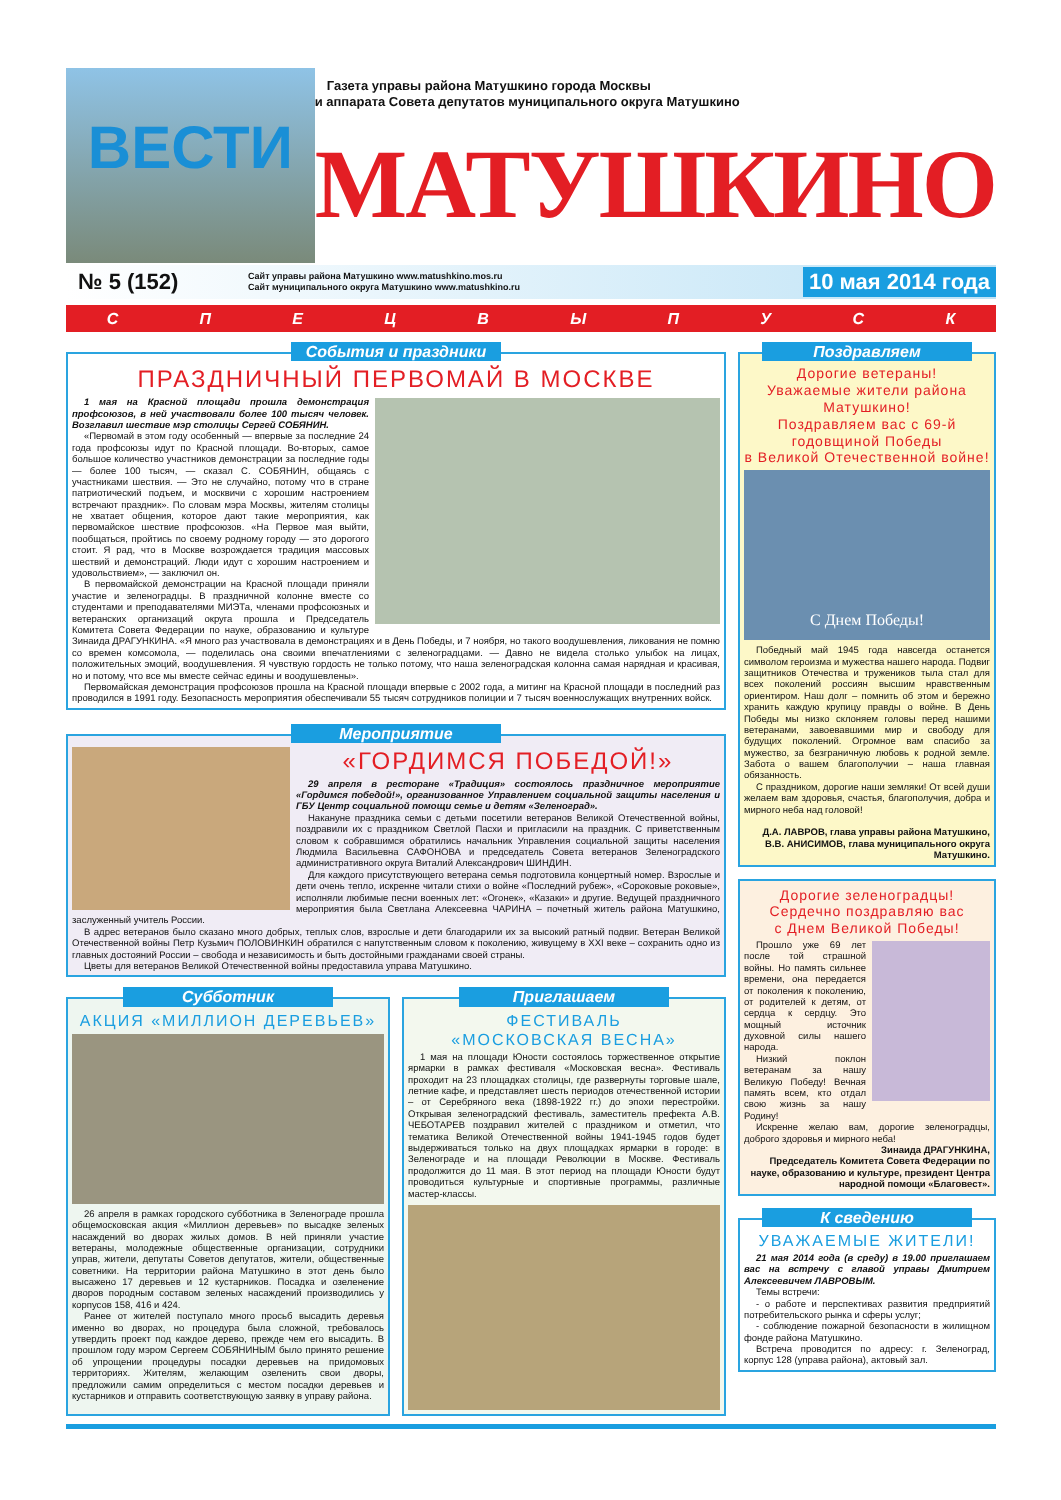ВЕСТИ
Газета управы района Матушкино города Москвы
и аппарата Совета депутатов муниципального округа Матушкино
МАТУШКИНО
№ 5 (152)
Сайт управы района Матушкино www.matushkino.mos.ru
Сайт муниципального округа Матушкино www.matushkino.ru
10 мая 2014 года
СПЕЦВЫПУСК
События и праздники
ПРАЗДНИЧНЫЙ ПЕРВОМАЙ В МОСКВЕ
1 мая на Красной площади прошла демонстрация профсоюзов, в ней участвовали более 100 тысяч человек. Возглавил шествие мэр столицы Сергей СОБЯНИН.
«Первомай в этом году особенный — впервые за последние 24 года профсоюзы идут по Красной площади. Во-вторых, самое большое количество участников демонстрации за последние годы — более 100 тысяч, — сказал С. СОБЯНИН, общаясь с участниками шествия. — Это не случайно, потому что в стране патриотический подъем, и москвичи с хорошим настроением встречают праздник». По словам мэра Москвы, жителям столицы не хватает общения, которое дают такие мероприятия, как первомайское шествие профсоюзов. «На Первое мая выйти, пообщаться, пройтись по своему родному городу — это дорогого стоит. Я рад, что в Москве возрождается традиция массовых шествий и демонстраций. Люди идут с хорошим настроением и удовольствием», — заключил он.
В первомайской демонстрации на Красной площади приняли участие и зеленоградцы. В праздничной колонне вместе со студентами и преподавателями МИЭТа, членами профсоюзных и ветеранских организаций округа прошла и Председатель Комитета Совета Федерации по науке, образованию и культуре Зинаида ДРАГУНКИНА. «Я много раз участвовала в демонстрациях и в День Победы, и 7 ноября, но такого воодушевления, ликования не помню со времен комсомола, — поделилась она своими впечатлениями с зеленоградцами. — Давно не видела столько улыбок на лицах, положительных эмоций, воодушевления. Я чувствую гордость не только потому, что наша зеленоградская колонна самая нарядная и красивая, но и потому, что все мы вместе сейчас едины и воодушевлены».
Первомайская демонстрация профсоюзов прошла на Красной площади впервые с 2002 года, а митинг на Красной площади в последний раз проводился в 1991 году. Безопасность мероприятия обеспечивали 55 тысяч сотрудников полиции и 7 тысяч военнослужащих внутренних войск.
Мероприятие
«ГОРДИМСЯ ПОБЕДОЙ!»
29 апреля в ресторане «Традиция» состоялось праздничное мероприятие «Гордимся победой!», организованное Управлением социальной защиты населения и ГБУ Центр социальной помощи семье и детям «Зеленоград».
Накануне праздника семьи с детьми посетили ветеранов Великой Отечественной войны, поздравили их с праздником Светлой Пасхи и пригласили на праздник. С приветственным словом к собравшимся обратились начальник Управления социальной защиты населения Людмила Васильевна САФОНОВА и председатель Совета ветеранов Зеленоградского административного округа Виталий Александрович ШИНДИН.
Для каждого присутствующего ветерана семья подготовила концертный номер. Взрослые и дети очень тепло, искренне читали стихи о войне «Последний рубеж», «Сороковые роковые», исполняли любимые песни военных лет: «Огонек», «Казаки» и другие. Ведущей праздничного мероприятия была Светлана Алексеевна ЧАРИНА – почетный житель района Матушкино, заслуженный учитель России.
В адрес ветеранов было сказано много добрых, теплых слов, взрослые и дети благодарили их за высокий ратный подвиг. Ветеран Великой Отечественной войны Петр Кузьмич ПОЛОВИНКИН обратился с напутственным словом к поколению, живущему в XXI веке – сохранить одно из главных достояний России – свобода и независимость и быть достойными гражданами своей страны.
Цветы для ветеранов Великой Отечественной войны предоставила управа Матушкино.
Субботник
АКЦИЯ «МИЛЛИОН ДЕРЕВЬЕВ»
26 апреля в рамках городского субботника в Зеленограде прошла общемосковская акция «Миллион деревьев» по высадке зеленых насаждений во дворах жилых домов. В ней приняли участие ветераны, молодежные общественные организации, сотрудники управ, жители, депутаты Советов депутатов, жители, общественные советники. На территории района Матушкино в этот день было высажено 17 деревьев и 12 кустарников. Посадка и озеленение дворов породным составом зеленых насаждений производились у корпусов 158, 416 и 424.
Ранее от жителей поступало много просьб высадить деревья именно во дворах, но процедура была сложной, требовалось утвердить проект под каждое дерево, прежде чем его высадить. В прошлом году мэром Сергеем СОБЯНИНЫМ было принято решение об упрощении процедуры посадки деревьев на придомовых территориях. Жителям, желающим озеленить свои дворы, предложили самим определиться с местом посадки деревьев и кустарников и отправить соответствующую заявку в управу района.
Приглашаем
ФЕСТИВАЛЬ
«МОСКОВСКАЯ ВЕСНА»
1 мая на площади Юности состоялось торжественное открытие ярмарки в рамках фестиваля «Московская весна». Фестиваль проходит на 23 площадках столицы, где развернуты торговые шале, летние кафе, и представляет шесть периодов отечественной истории – от Серебряного века (1898-1922 гг.) до эпохи перестройки. Открывая зеленоградский фестиваль, заместитель префекта А.В. ЧЕБОТАРЕВ поздравил жителей с праздником и отметил, что тематика Великой Отечественной войны 1941-1945 годов будет выдерживаться только на двух площадках ярмарки в городе: в Зеленограде и на площади Революции в Москве. Фестиваль продолжится до 11 мая. В этот период на площади Юности будут проводиться культурные и спортивные программы, различные мастер-классы.
Поздравляем
Дорогие ветераны!
Уважаемые жители района Матушкино!
Поздравляем вас с 69-й годовщиной Победы
в Великой Отечественной войне!
С Днем Победы!
Победный май 1945 года навсегда останется символом героизма и мужества нашего народа. Подвиг защитников Отечества и тружеников тыла стал для всех поколений россиян высшим нравственным ориентиром. Наш долг – помнить об этом и бережно хранить каждую крупицу правды о войне. В День Победы мы низко склоняем головы перед нашими ветеранами, завоевавшими мир и свободу для будущих поколений. Огромное вам спасибо за мужество, за безграничную любовь к родной земле. Забота о вашем благополучии – наша главная обязанность.
С праздником, дорогие наши земляки! От всей души желаем вам здоровья, счастья, благополучия, добра и мирного неба над головой!
Д.А. ЛАВРОВ, глава управы района Матушкино,
В.В. АНИСИМОВ, глава муниципального округа Матушкино.
Дорогие зеленоградцы!
Сердечно поздравляю вас
с Днем Великой Победы!
Прошло уже 69 лет после той страшной войны. Но память сильнее времени, она передается от поколения к поколению, от родителей к детям, от сердца к сердцу. Это мощный источник духовной силы нашего народа.
Низкий поклон ветеранам за нашу Великую Победу! Вечная память всем, кто отдал свою жизнь за нашу Родину!
Искренне желаю вам, дорогие зеленоградцы, доброго здоровья и мирного неба!
Зинаида ДРАГУНКИНА,
Председатель Комитета Совета Федерации по науке, образованию и культуре, президент Центра народной помощи «Благовест».
К сведению
УВАЖАЕМЫЕ ЖИТЕЛИ!
21 мая 2014 года (в среду) в 19.00 приглашаем вас на встречу с главой управы Дмитрием Алексеевичем ЛАВРОВЫМ.
Темы встречи:
- о работе и перспективах развития предприятий потребительского рынка и сферы услуг;
- соблюдение пожарной безопасности в жилищном фонде района Матушкино.
Встреча проводится по адресу: г. Зеленоград, корпус 128 (управа района), актовый зал.